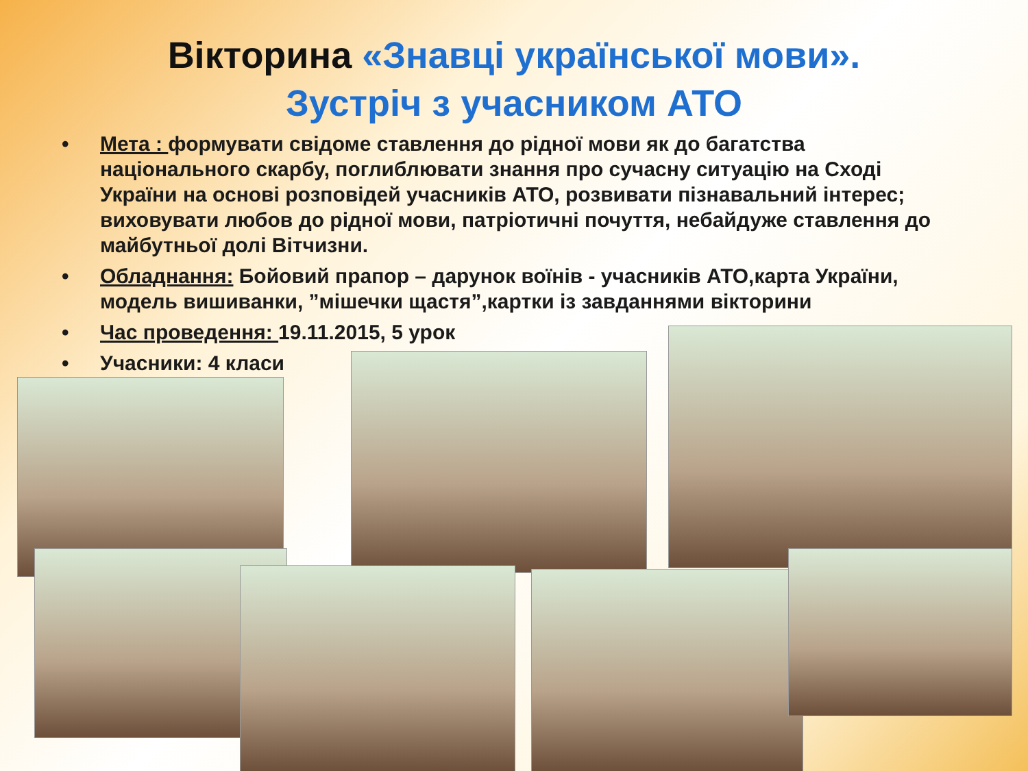Вікторина «Знавці української мови».
Зустріч з учасником АТО
• Мета : формувати свідоме ставлення до рідної мови як до багатства національного скарбу, поглиблювати знання про сучасну ситуацію на Сході України на основі розповідей учасників АТО, розвивати пізнавальний інтерес; виховувати любов до рідної мови, патріотичні почуття, небайдуже ставлення до майбутньої долі Вітчизни.
• Обладнання: Бойовий прапор – дарунок воїнів - учасників АТО,карта України, модель вишиванки, ”мішечки щастя”,картки із завданнями вікторини
• Час проведення: 19.11.2015, 5 урок
• Учасники: 4 класи